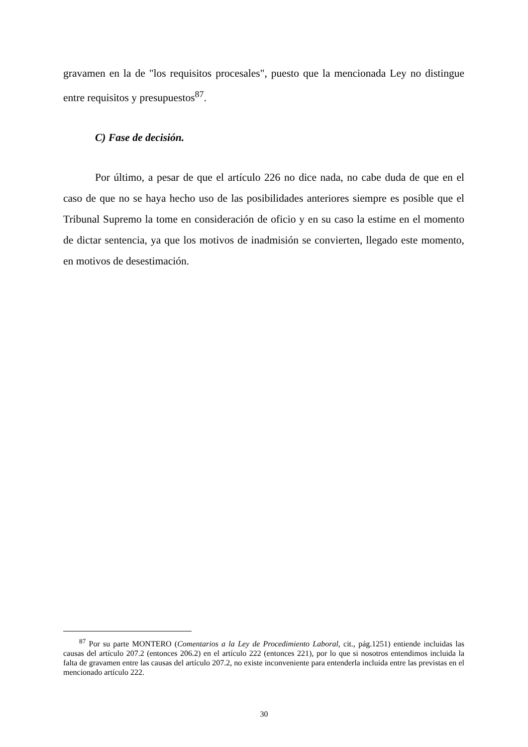gravamen en la de "los requisitos procesales", puesto que la mencionada Ley no distingue entre requisitos y presupuestos<sup>87</sup>.
C) Fase de decisión.
Por último, a pesar de que el artículo 226 no dice nada, no cabe duda de que en el caso de que no se haya hecho uso de las posibilidades anteriores siempre es posible que el Tribunal Supremo la tome en consideración de oficio y en su caso la estime en el momento de dictar sentencia, ya que los motivos de inadmisión se convierten, llegado este momento, en motivos de desestimación.
<sup>87</sup> Por su parte MONTERO (Comentarios a la Ley de Procedimiento Laboral, cit., pág.1251) entiende incluidas las causas del artículo 207.2 (entonces 206.2) en el artículo 222 (entonces 221), por lo que si nosotros entendimos incluida la falta de gravamen entre las causas del artículo 207.2, no existe inconveniente para entenderla incluida entre las previstas en el mencionado artículo 222.
30